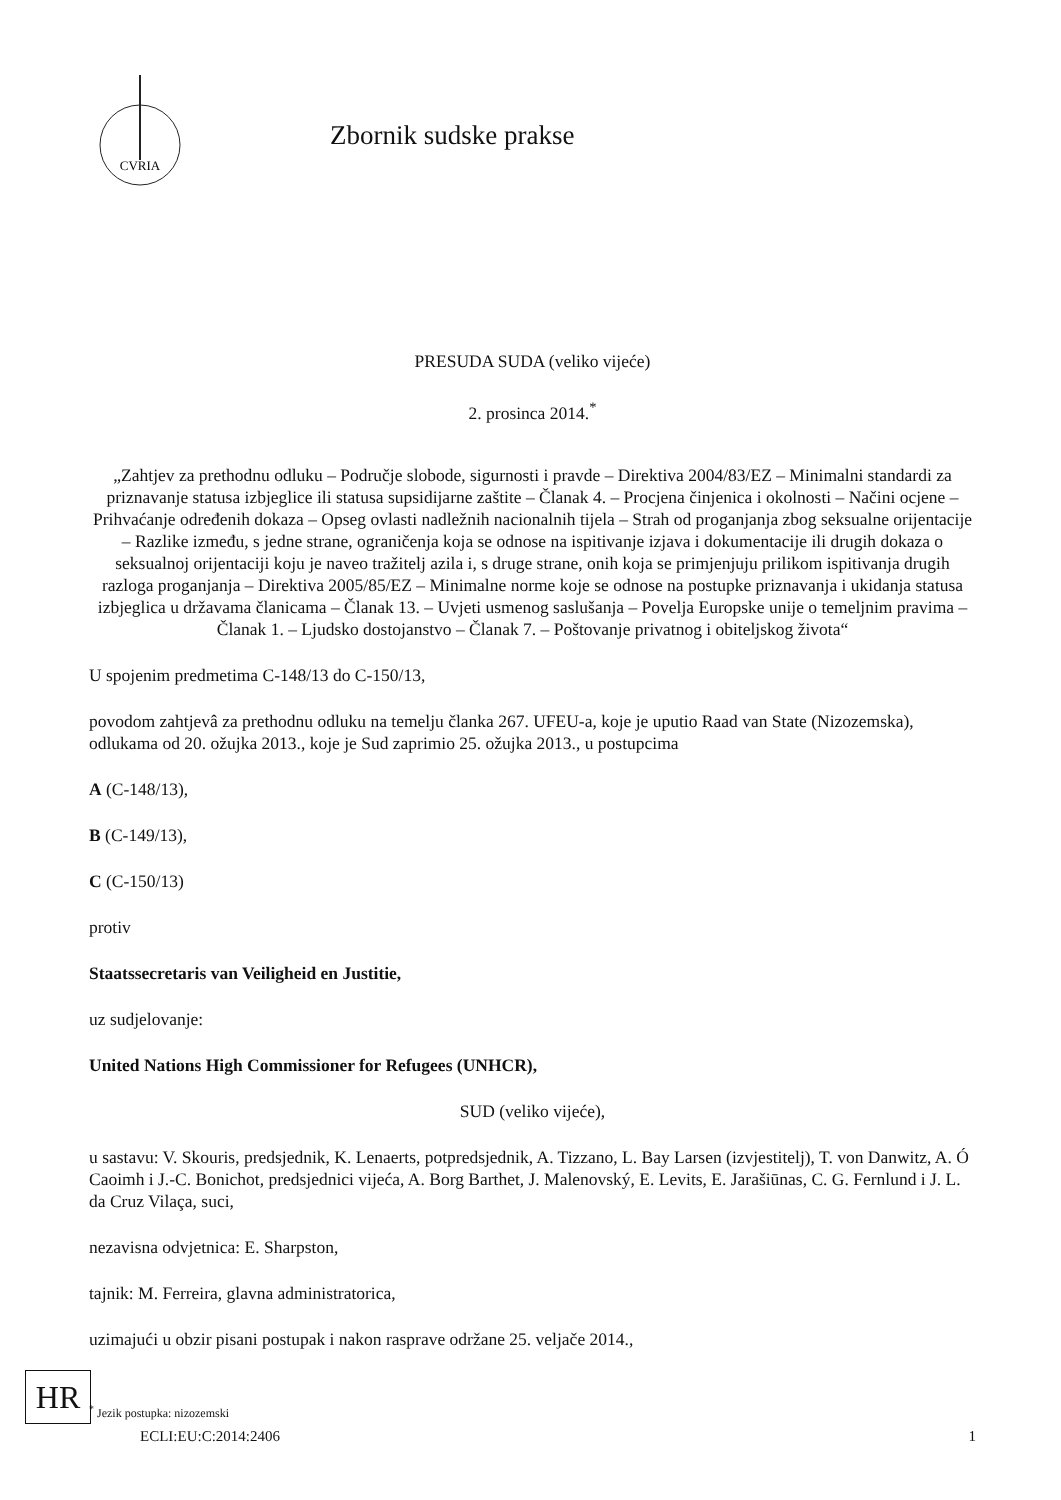CVRIA
Zbornik sudske prakse
PRESUDA SUDA (veliko vijeće)
2. prosinca 2014.<sup>*</sup>
„Zahtjev za prethodnu odluku – Područje slobode, sigurnosti i pravde – Direktiva 2004/83/EZ – Minimalni standardi za priznavanje statusa izbjeglice ili statusa supsidijarne zaštite – Članak 4. – Procjena činjenica i okolnosti – Načini ocjene – Prihvaćanje određenih dokaza – Opseg ovlasti nadležnih nacionalnih tijela – Strah od proganjanja zbog seksualne orijentacije – Razlike između, s jedne strane, ograničenja koja se odnose na ispitivanje izjava i dokumentacije ili drugih dokaza o seksualnoj orijentaciji koju je naveo tražitelj azila i, s druge strane, onih koja se primjenjuju prilikom ispitivanja drugih razloga proganjanja – Direktiva 2005/85/EZ – Minimalne norme koje se odnose na postupke priznavanja i ukidanja statusa izbjeglica u državama članicama – Članak 13. – Uvjeti usmenog saslušanja – Povelja Europske unije o temeljnim pravima – Članak 1. – Ljudsko dostojanstvo – Članak 7. – Poštovanje privatnog i obiteljskog života“
U spojenim predmetima C-148/13 do C-150/13,
povodom zahtjevâ za prethodnu odluku na temelju članka 267. UFEU-a, koje je uputio Raad van State (Nizozemska), odlukama od 20. ožujka 2013., koje je Sud zaprimio 25. ožujka 2013., u postupcima
A (C-148/13),
B (C-149/13),
C (C-150/13)
protiv
Staatssecretaris van Veiligheid en Justitie,
uz sudjelovanje:
United Nations High Commissioner for Refugees (UNHCR),
SUD (veliko vijeće),
u sastavu: V. Skouris, predsjednik, K. Lenaerts, potpredsjednik, A. Tizzano, L. Bay Larsen (izvjestitelj), T. von Danwitz, A. Ó Caoimh i J.-C. Bonichot, predsjednici vijeća, A. Borg Barthet, J. Malenovský, E. Levits, E. Jarašiūnas, C. G. Fernlund i J. L. da Cruz Vilaça, suci,
nezavisna odvjetnica: E. Sharpston,
tajnik: M. Ferreira, glavna administratorica,
uzimajući u obzir pisani postupak i nakon rasprave održane 25. veljače 2014.,
<sup>*</sup> Jezik postupka: nizozemski
HR
ECLI:EU:C:2014:2406 1